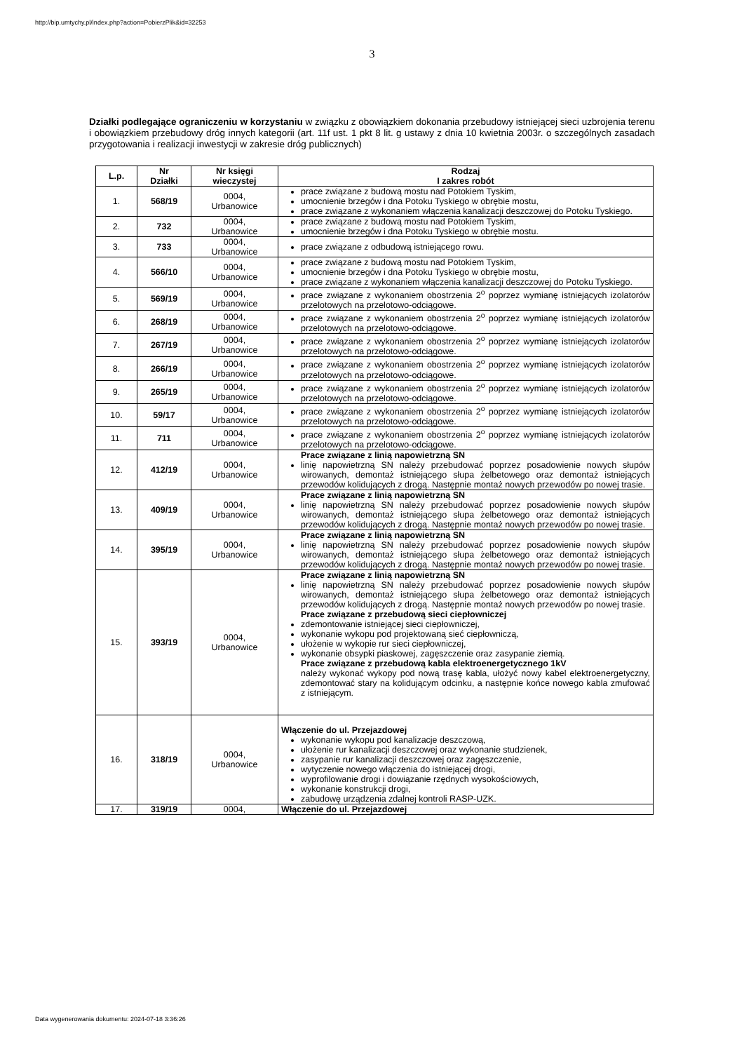http://bip.umtychy.pl/index.php?action=PobierzPlik&id=32253
3
Działki podlegające ograniczeniu w korzystaniu w związku z obowiązkiem dokonania przebudowy istniejącej sieci uzbrojenia terenu i obowiązkiem przebudowy dróg innych kategorii (art. 11f ust. 1 pkt 8 lit. g ustawy z dnia 10 kwietnia 2003r. o szczególnych zasadach przygotowania i realizacji inwestycji w zakresie dróg publicznych)
| L.p. | Nr Działki | Nr księgi wieczystej | Rodzaj I zakres robót |
| --- | --- | --- | --- |
| 1. | 568/19 | 0004, Urbanowice | prace związane z budową mostu nad Potokiem Tyskim, umocnienie brzegów i dna Potoku Tyskiego w obrębie mostu, prace związane z wykonaniem włączenia kanalizacji deszczowej do Potoku Tyskiego. |
| 2. | 732 | 0004, Urbanowice | prace związane z budową mostu nad Potokiem Tyskim, umocnienie brzegów i dna Potoku Tyskiego w obrębie mostu. |
| 3. | 733 | 0004, Urbanowice | prace związane z odbudową istniejącego rowu. |
| 4. | 566/10 | 0004, Urbanowice | prace związane z budową mostu nad Potokiem Tyskim, umocnienie brzegów i dna Potoku Tyskiego w obrębie mostu, prace związane z wykonaniem włączenia kanalizacji deszczowej do Potoku Tyskiego. |
| 5. | 569/19 | 0004, Urbanowice | prace związane z wykonaniem obostrzenia 2<sup>o</sup> poprzez wymianę istniejących izolatorów przelotowych na przelotowo-odciągowe. |
| 6. | 268/19 | 0004, Urbanowice | prace związane z wykonaniem obostrzenia 2<sup>o</sup> poprzez wymianę istniejących izolatorów przelotowych na przelotowo-odciągowe. |
| 7. | 267/19 | 0004, Urbanowice | prace związane z wykonaniem obostrzenia 2<sup>o</sup> poprzez wymianę istniejących izolatorów przelotowych na przelotowo-odciągowe. |
| 8. | 266/19 | 0004, Urbanowice | prace związane z wykonaniem obostrzenia 2<sup>o</sup> poprzez wymianę istniejących izolatorów przelotowych na przelotowo-odciągowe. |
| 9. | 265/19 | 0004, Urbanowice | prace związane z wykonaniem obostrzenia 2<sup>o</sup> poprzez wymianę istniejących izolatorów przelotowych na przelotowo-odciągowe. |
| 10. | 59/17 | 0004, Urbanowice | prace związane z wykonaniem obostrzenia 2<sup>o</sup> poprzez wymianę istniejących izolatorów przelotowych na przelotowo-odciągowe. |
| 11. | 711 | 0004, Urbanowice | prace związane z wykonaniem obostrzenia 2<sup>o</sup> poprzez wymianę istniejących izolatorów przelotowych na przelotowo-odciągowe. |
| 12. | 412/19 | 0004, Urbanowice | Prace związane z linią napowietrzną SN linię napowietrzną SN należy przebudować poprzez posadowienie nowych słupów wirowanych, demontaż istniejącego słupa żelbetowego oraz demontaż istniejących przewodów kolidujących z drogą. Następnie montaż nowych przewodów po nowej trasie. |
| 13. | 409/19 | 0004, Urbanowice | Prace związane z linią napowietrzną SN linię napowietrzną SN należy przebudować poprzez posadowienie nowych słupów wirowanych, demontaż istniejącego słupa żelbetowego oraz demontaż istniejących przewodów kolidujących z drogą. Następnie montaż nowych przewodów po nowej trasie. |
| 14. | 395/19 | 0004, Urbanowice | Prace związane z linią napowietrzną SN linię napowietrzną SN należy przebudować poprzez posadowienie nowych słupów wirowanych, demontaż istniejącego słupa żelbetowego oraz demontaż istniejących przewodów kolidujących z drogą. Następnie montaż nowych przewodów po nowej trasie. |
| 15. | 393/19 | 0004, Urbanowice | Prace związane z linią napowietrzną SN linię napowietrzną SN należy przebudować poprzez posadowienie nowych słupów wirowanych, demontaż istniejącego słupa żelbetowego oraz demontaż istniejących przewodów kolidujących z drogą. Następnie montaż nowych przewodów po nowej trasie. Prace związane z przebudową sieci ciepłowniczej zdemontowanie istniejącej sieci ciepłowniczej, wykonanie wykopu pod projektowaną sieć ciepłowniczą, ułożenie w wykopie rur sieci ciepłowniczej, wykonanie obsypki piaskowej, zagęszczenie oraz zasypanie ziemią. Prace związane z przebudową kabla elektroenergetycznego 1kV należy wykonać wykopy pod nową trasę kabla, ułożyć nowy kabel elektroenergetyczny, zdemontować stary na kolidującym odcinku, a następnie końce nowego kabla zmufować z istniejącym. |
| 16. | 318/19 | 0004, Urbanowice | Włączenie do ul. Przejazdowej wykonanie wykopu pod kanalizacje deszczową, ułożenie rur kanalizacji deszczowej oraz wykonanie studzienek, zasypanie rur kanalizacji deszczowej oraz zagęszczenie, wytyczenie nowego włączenia do istniejącej drogi, wyprofilowanie drogi i dowiązanie rzędnych wysokościowych, wykonanie konstrukcji drogi, zabudowę urządzenia zdalnej kontroli RASP-UZK. |
| 17. | 319/19 | 0004, | Włączenie do ul. Przejazdowej |
Data wygenerowania dokumentu: 2024-07-18 3:36:26